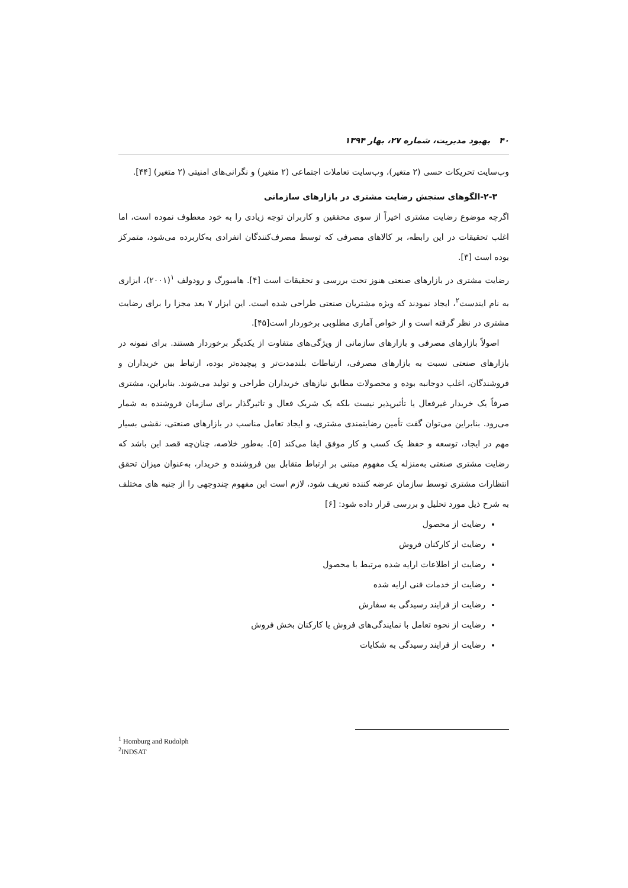۴۰ بهبود مدیریت، شماره ۲۷، بهار ۱۳۹۴
وب‌سایت تحریکات حسی (۲ متغیر)، وب‌سایت تعاملات اجتماعی (۲ متغیر) و نگرانی‌های امنیتی (۲ متغیر) [۴۴].
۲-۳-الگوهای سنجش رضایت مشتری در بازارهای سازمانی
اگرچه موضوع رضایت مشتری اخیراً از سوی محققین و کاربران توجه زیادی را به خود معطوف نموده است، اما اغلب تحقیقات در این رابطه، بر کالاهای مصرفی که توسط مصرف‌کنندگان انفرادی به‌کاربرده می‌شود، متمرکز بوده است [۳].
رضایت مشتری در بازارهای صنعتی هنوز تحت بررسی و تحقیقات است [۴]. هامبورگ و رودولف <sup>۱</sup>(۲۰۰۱)، ابزاری به نام ایندست<sup>۲</sup>، ایجاد نمودند که ویژه مشتریان صنعتی طراحی شده است. این ابزار ۷ بعد مجزا را برای رضایت مشتری در نظر گرفته است و از خواص آماری مطلوبی برخوردار است[۴۵].
اصولاً بازارهای مصرفی و بازارهای سازمانی از ویژگی‌های متفاوت از یکدیگر برخوردار هستند. برای نمونه در بازارهای صنعتی نسبت به بازارهای مصرفی، ارتباطات بلندمدت‌تر و پیچیده‌تر بوده، ارتباط بین خریداران و فروشندگان، اغلب دوجانبه بوده و محصولات مطابق نیازهای خریداران طراحی و تولید می‌شوند. بنابراین، مشتری صرفاً یک خریدار غیرفعال یا تأثیرپذیر نیست بلکه یک شریک فعال و تاثیرگذار برای سازمان فروشنده به شمار می‌رود. بنابراین می‌توان گفت تأمین رضایتمندی مشتری، و ایجاد تعامل مناسب در بازارهای صنعتی، نقشی بسیار مهم در ایجاد، توسعه و حفظ یک کسب و کار موفق ایفا می‌کند [۵]. به‌طور خلاصه، چنان‌چه قصد این باشد که رضایت مشتری صنعتی به‌منزله یک مفهوم مبتنی بر ارتباط متقابل بین فروشنده و خریدار، به‌عنوان میزان تحقق انتظارات مشتری توسط سازمان عرضه کننده تعریف شود، لازم است این مفهوم چندوجهی را از جنبه های مختلف به شرح ذیل مورد تحلیل و بررسی قرار داده شود: [۶]
رضایت از محصول
رضایت از کارکنان فروش
رضایت از اطلاعات ارایه شده مرتبط با محصول
رضایت از خدمات فنی ارایه شده
رضایت از فرایند رسیدگی به سفارش
رضایت از نحوه تعامل با نمایندگی‌های فروش یا کارکنان بخش فروش
رضایت از فرایند رسیدگی به شکایات
<sup>1</sup> Homburg and Rudolph
<sup>2</sup> INDSAT